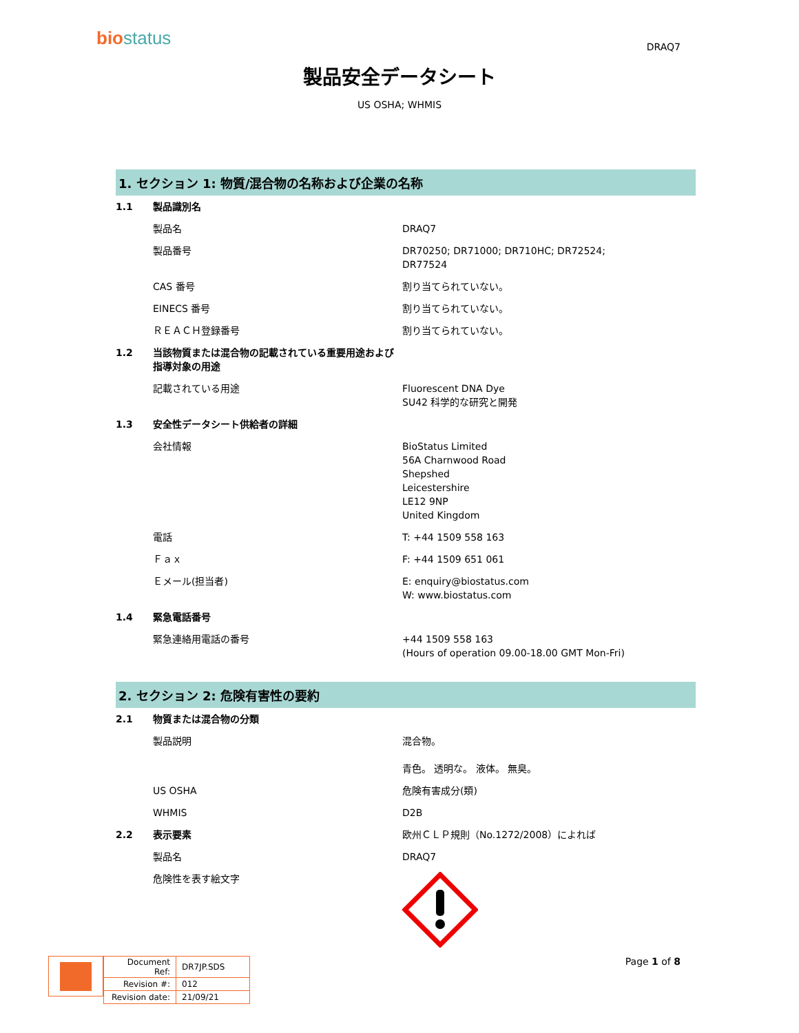biostatus DRAQ7
製品安全データシート
US OSHA; WHMIS
1. セクション 1: 物質/混合物の名称および企業の名称
| 1.1 | 製品識別名 | |
| | 製品名 | DRAQ7 |
| | 製品番号 | DR70250; DR71000; DR710HC; DR72524; DR77524 |
| | CAS 番号 | 割り当てられていない。 |
| | EINECS 番号 | 割り当てられていない。 |
| | ＲＥＡＣＨ登録番号 | 割り当てられていない。 |
| 1.2 | 当該物質または混合物の記載されている重要用途および指導対象の用途 | |
| | 記載されている用途 | Fluorescent DNA Dye SU42 科学的な研究と開発 |
| 1.3 | 安全性データシート供給者の詳細 | |
| | 会社情報 | BioStatus Limited 56A Charnwood Road Shepshed Leicestershire LE12 9NP United Kingdom |
| | 電話 | T: +44 1509 558 163 |
| | Ｆａｘ | F: +44 1509 651 061 |
| | Ｅメール(担当者) | E: enquiry@biostatus.com W: www.biostatus.com |
| 1.4 | 緊急電話番号 | |
| | 緊急連絡用電話の番号 | +44 1509 558 163 (Hours of operation 09.00-18.00 GMT Mon-Fri) |
2. セクション 2: 危険有害性の要約
| 2.1 | 物質または混合物の分類 | |
| | 製品説明 | 混合物。 青色。 透明な。 液体。 無臭。 |
| | US OSHA | 危険有害成分(類) |
| | WHMIS | D2B |
| 2.2 | 表示要素 | 欧州ＣＬＰ規則（No.1272/2008）によれば |
| | 製品名 | DRAQ7 |
| | 危険性を表す絵文字 | |
| Document Ref: | DR7JP.SDS |
| Revision #: | 012 |
| Revision date: | 21/09/21 |
Page 1 of 8